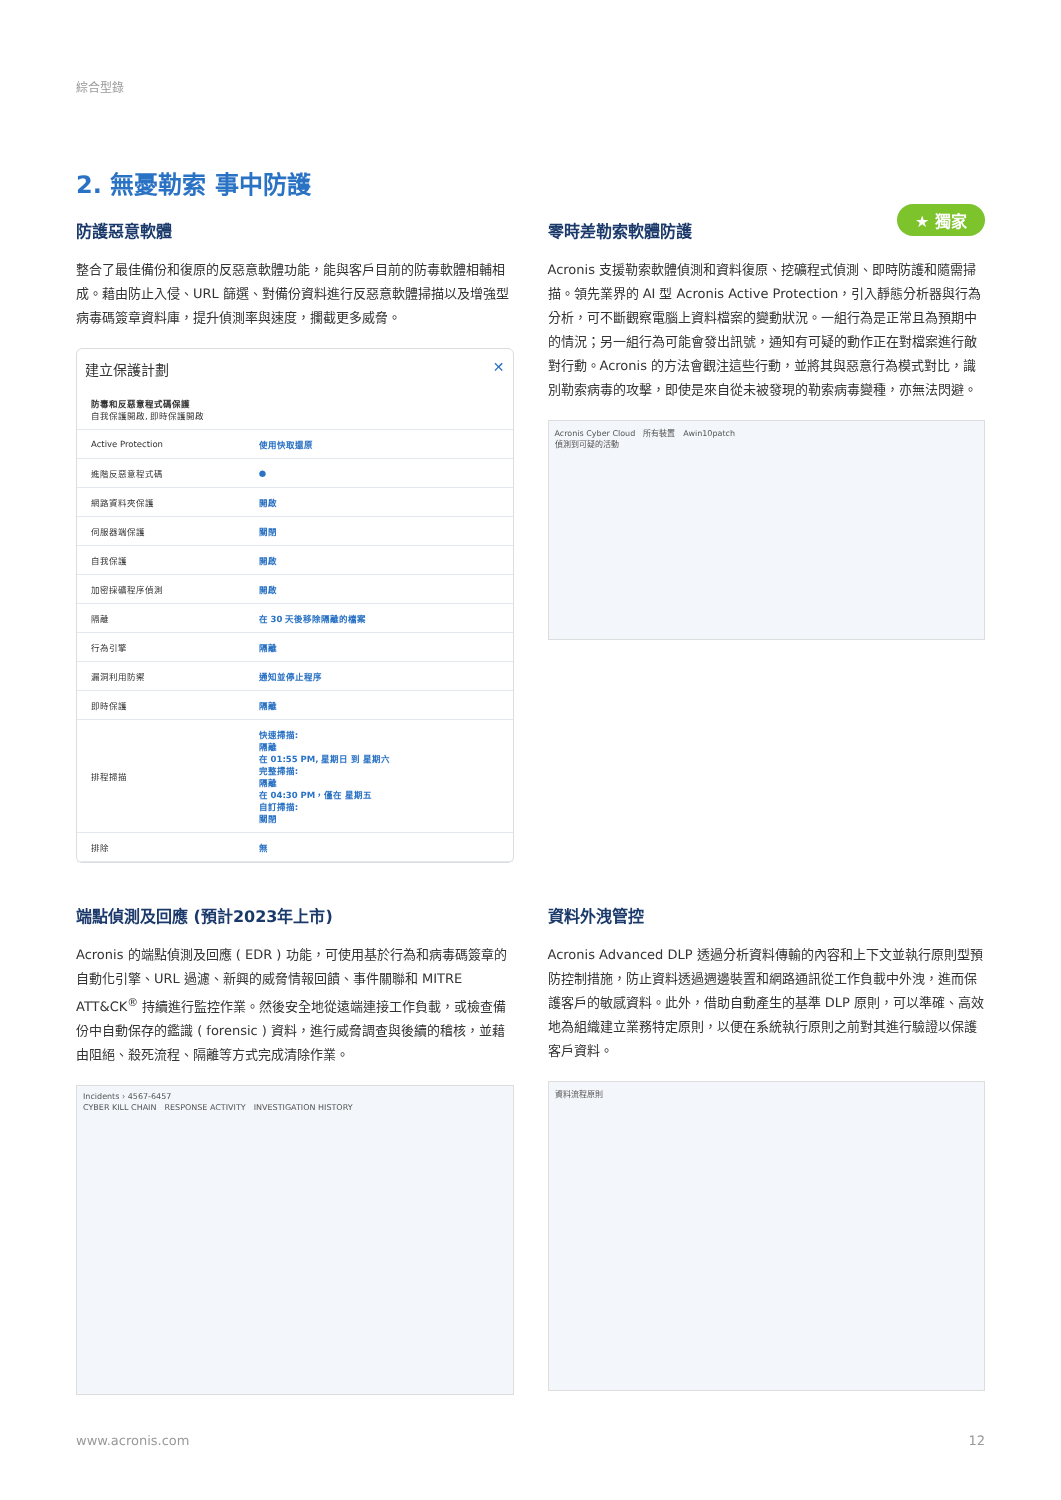綜合型錄
2. 無憂勒索 事中防護
防護惡意軟體
整合了最佳備份和復原的反惡意軟體功能，能與客戶目前的防毒軟體相輔相成。藉由防止入侵、URL 篩選、對備份資料進行反惡意軟體掃描以及增強型病毒碼簽章資料庫，提升偵測率與速度，攔截更多威脅。
建立保護計劃 ✕
| 防毒和反惡意程式碼保護 自我保護開啟, 即時保護開啟 | |
| Active Protection | 使用快取還原 |
| 進階反惡意程式碼 | ● |
| 網路資料夾保護 | 開啟 |
| 伺服器端保護 | 關閉 |
| 自我保護 | 開啟 |
| 加密採礦程序偵測 | 開啟 |
| 隔離 | 在 30 天後移除隔離的檔案 |
| 行為引擎 | 隔離 |
| 漏洞利用防禦 | 通知並停止程序 |
| 即時保護 | 隔離 |
| 排程掃描 | 快速掃描: 隔離 在 01:55 PM, 星期日 到 星期六 完整掃描: 隔離 在 04:30 PM，僅在 星期五 自訂掃描: 關閉 |
| 排除 | 無 |
零時差勒索軟體防護
★ 獨家
Acronis 支援勒索軟體偵測和資料復原、挖礦程式偵測、即時防護和隨需掃描。領先業界的 AI 型 Acronis Active Protection，引入靜態分析器與行為分析，可不斷觀察電腦上資料檔案的變動狀況。一組行為是正常且為預期中的情況；另一組行為可能會發出訊號，通知有可疑的動作正在對檔案進行敵對行動。Acronis 的方法會觀注這些行動，並將其與惡意行為模式對比，識別勒索病毒的攻擊，即使是來自從未被發現的勒索病毒變種，亦無法閃避。
Acronis Cyber Cloud　所有裝置　Awin10patch
偵測到可疑的活動
端點偵測及回應 (預計2023年上市)
Acronis 的端點偵測及回應 ( EDR ) 功能，可使用基於行為和病毒碼簽章的自動化引擎、URL 過濾、新興的威脅情報回饋、事件關聯和 MITRE ATT&CK<sup>®</sup> 持續進行監控作業。然後安全地從遠端連接工作負載，或檢查備份中自動保存的鑑識 ( forensic ) 資料，進行威脅調查與後續的稽核，並藉由阻絕、殺死流程、隔離等方式完成清除作業。
Incidents › 4567-6457
CYBER KILL CHAIN　RESPONSE ACTIVITY　INVESTIGATION HISTORY
資料外洩管控
Acronis Advanced DLP 透過分析資料傳輸的內容和上下文並執行原則型預防控制措施，防止資料透過週邊裝置和網路通訊從工作負載中外洩，進而保護客戶的敏感資料。此外，借助自動產生的基準 DLP 原則，可以準確、高效地為組織建立業務特定原則，以便在系統執行原則之前對其進行驗證以保護客戶資料。
資料流程原則
www.acronis.com 12